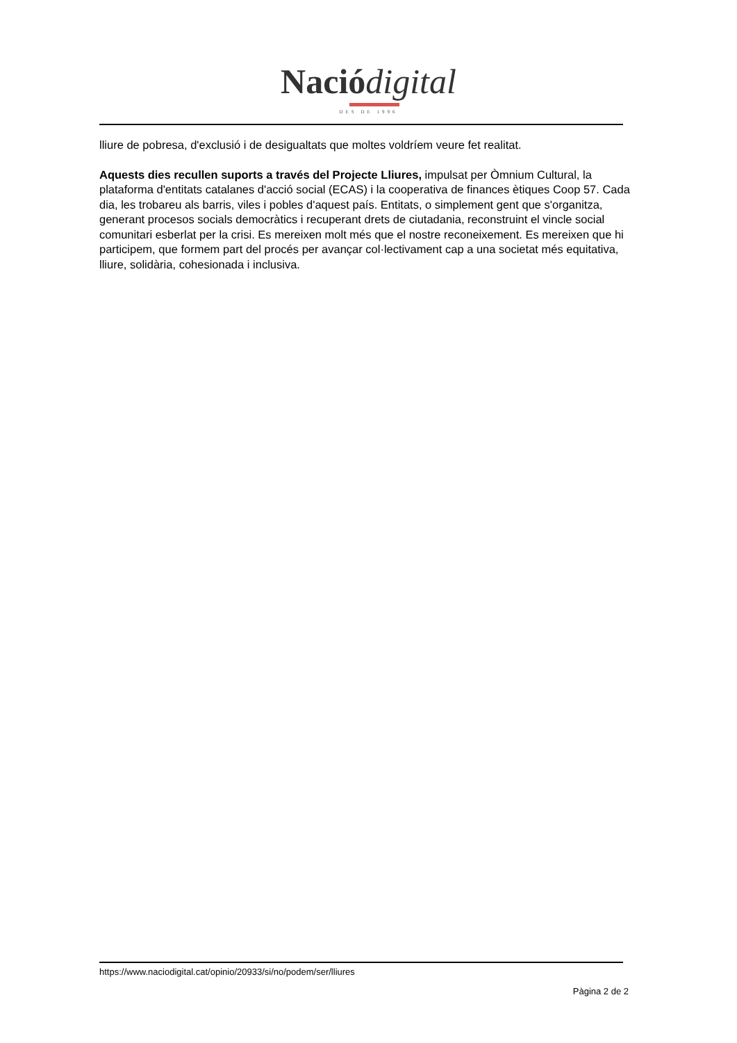Nació digital
DES DE 1996
lliure de pobresa, d'exclusió i de desigualtats que moltes voldríem veure fet realitat.
Aquests dies recullen suports a través del Projecte Lliures, impulsat per Òmnium Cultural, la plataforma d'entitats catalanes d'acció social (ECAS) i la cooperativa de finances ètiques Coop 57. Cada dia, les trobareu als barris, viles i pobles d'aquest país. Entitats, o simplement gent que s'organitza, generant procesos socials democràtics i recuperant drets de ciutadania, reconstruint el vincle social comunitari esberlat per la crisi. Es mereixen molt més que el nostre reconeixement. Es mereixen que hi participem, que formem part del procés per avançar col·lectivament cap a una societat més equitativa, lliure, solidària, cohesionada i inclusiva.
https://www.naciodigital.cat/opinio/20933/si/no/podem/ser/lliures
Pàgina 2 de 2